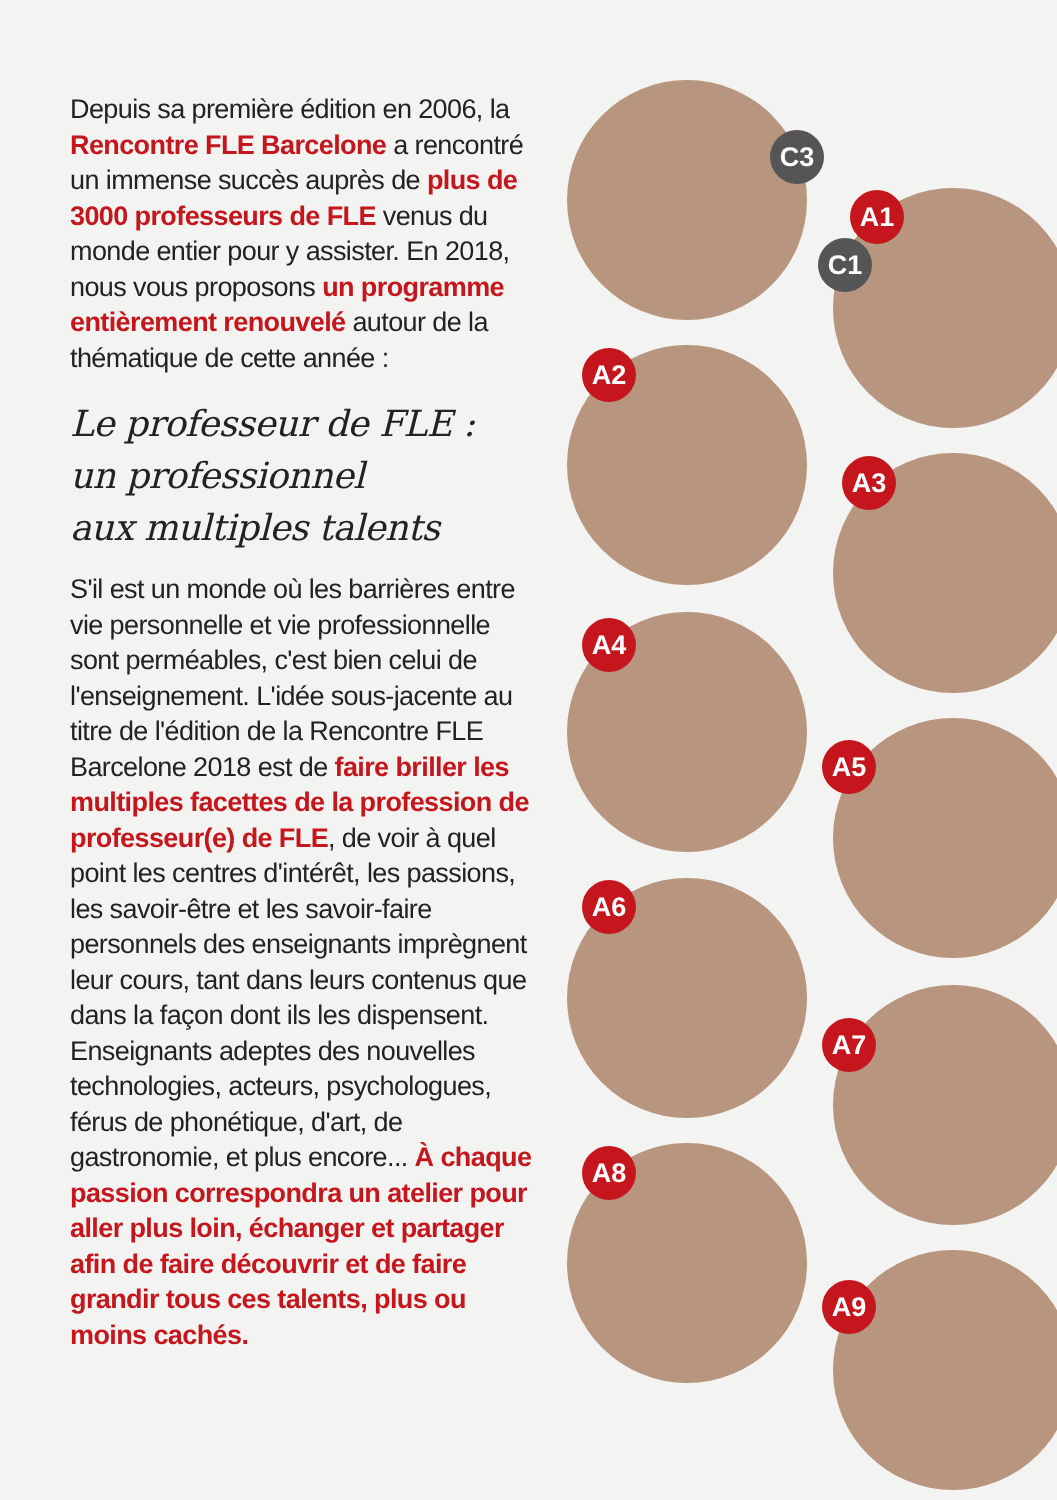Depuis sa première édition en 2006, la Rencontre FLE Barcelone a rencontré un immense succès auprès de plus de 3000 professeurs de FLE venus du monde entier pour y assister. En 2018, nous vous proposons un programme entièrement renouvelé autour de la thématique de cette année :
Le professeur de FLE :
un professionnel
aux multiples talents
S'il est un monde où les barrières entre vie personnelle et vie professionnelle sont perméables, c'est bien celui de l'enseignement. L'idée sous-jacente au titre de l'édition de la Rencontre FLE Barcelone 2018 est de faire briller les multiples facettes de la profession de professeur(e) de FLE, de voir à quel point les centres d'intérêt, les passions, les savoir-être et les savoir-faire personnels des enseignants imprègnent leur cours, tant dans leurs contenus que dans la façon dont ils les dispensent. Enseignants adeptes des nouvelles technologies, acteurs, psychologues, férus de phonétique, d'art, de gastronomie, et plus encore... À chaque passion correspondra un atelier pour aller plus loin, échanger et partager afin de faire découvrir et de faire grandir tous ces talents, plus ou moins cachés.
C3
A1
C1
A2
A3
A4
A5
A6
A7
A8
A9